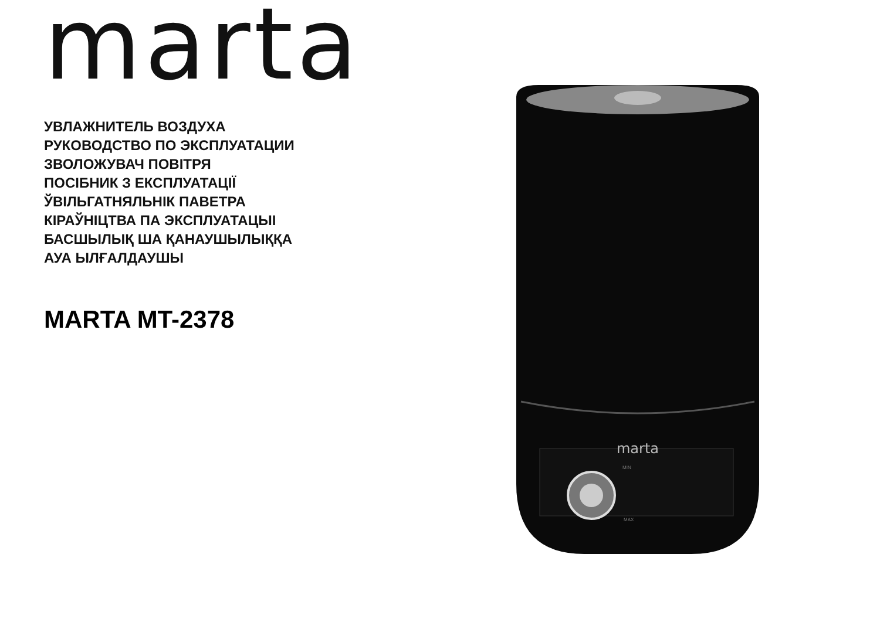marta
УВЛАЖНИТЕЛЬ ВОЗДУХА
РУКОВОДСТВО ПО ЭКСПЛУАТАЦИИ
ЗВОЛОЖУВАЧ ПОВІТРЯ
ПОСІБНИК З ЕКСПЛУАТАЦІЇ
ЎВІЛЬГАТНЯЛЬНІК ПАВЕТРА
КІРАЎНІЦТВА ПА ЭКСПЛУАТАЦЫІ
БАСШЫЛЫҚ ША ҚАНАУШЫЛЫҚҚА
АУА ЫЛҒАЛДАУШЫ
MARTA MT-2378
marta
MIN
MAX